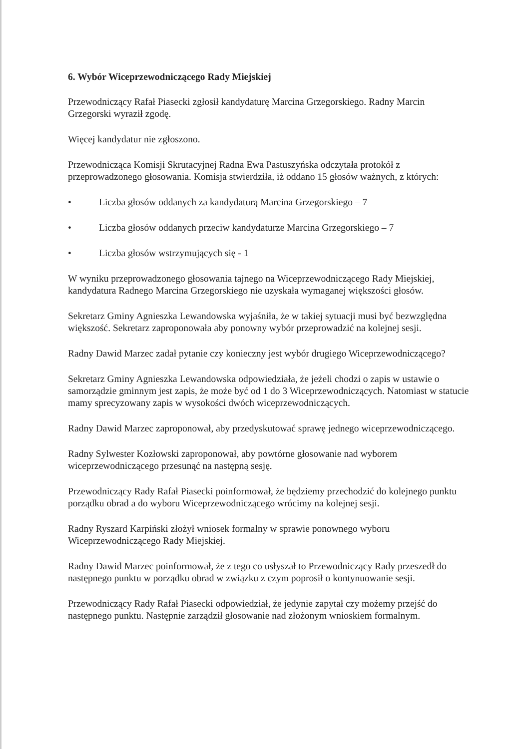6. Wybór Wiceprzewodniczącego Rady Miejskiej
Przewodniczący Rafał Piasecki zgłosił kandydaturę Marcina Grzegorskiego. Radny Marcin Grzegorski wyraził zgodę.
Więcej kandydatur nie zgłoszono.
Przewodnicząca Komisji Skrutacyjnej Radna Ewa Pastuszyńska odczytała protokół z przeprowadzonego głosowania. Komisja stwierdziła, iż oddano 15 głosów ważnych, z których:
• Liczba głosów oddanych za kandydaturą Marcina Grzegorskiego – 7
• Liczba głosów oddanych przeciw kandydaturze Marcina Grzegorskiego – 7
• Liczba głosów wstrzymujących się - 1
W wyniku przeprowadzonego głosowania tajnego na Wiceprzewodniczącego Rady Miejskiej, kandydatura Radnego Marcina Grzegorskiego nie uzyskała wymaganej większości głosów.
Sekretarz Gminy Agnieszka Lewandowska wyjaśniła, że w takiej sytuacji musi być bezwzględna większość. Sekretarz zaproponowała aby ponowny wybór przeprowadzić na kolejnej sesji.
Radny Dawid Marzec zadał pytanie czy konieczny jest wybór drugiego Wiceprzewodniczącego?
Sekretarz Gminy Agnieszka Lewandowska odpowiedziała, że jeżeli chodzi o zapis w ustawie o samorządzie gminnym jest zapis, że może być od 1 do 3 Wiceprzewodniczących. Natomiast w statucie mamy sprecyzowany zapis w wysokości dwóch wiceprzewodniczących.
Radny Dawid Marzec zaproponował, aby przedyskutować sprawę jednego wiceprzewodniczącego.
Radny Sylwester Kozłowski zaproponował, aby powtórne głosowanie nad wyborem wiceprzewodniczącego przesunąć na następną sesję.
Przewodniczący Rady Rafał Piasecki poinformował, że będziemy przechodzić do kolejnego punktu porządku obrad a do wyboru Wiceprzewodniczącego wrócimy na kolejnej sesji.
Radny Ryszard Karpiński złożył wniosek formalny w sprawie ponownego wyboru Wiceprzewodniczącego Rady Miejskiej.
Radny Dawid Marzec poinformował, że z tego co usłyszał to Przewodniczący Rady przeszedł do następnego punktu w porządku obrad w związku z czym poprosił o kontynuowanie sesji.
Przewodniczący Rady Rafał Piasecki odpowiedział, że jedynie zapytał czy możemy przejść do następnego punktu. Następnie zarządził głosowanie nad złożonym wnioskiem formalnym.